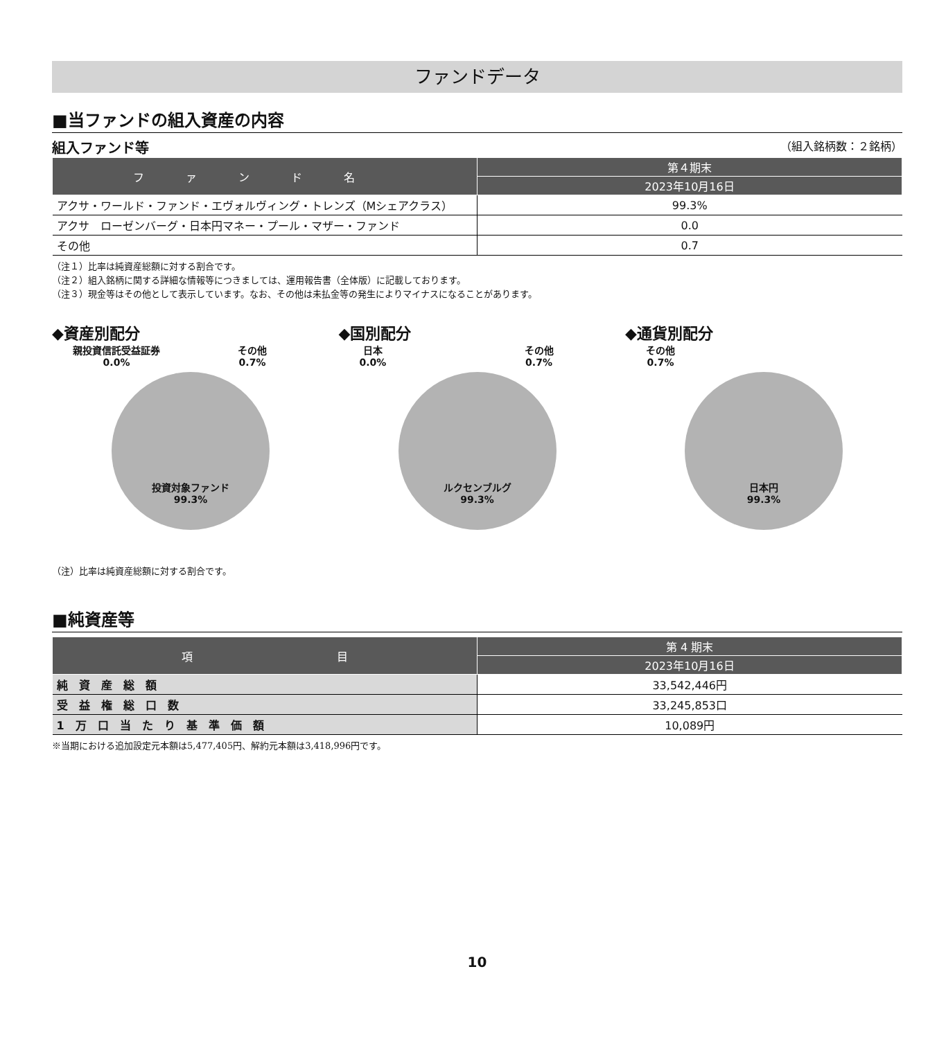ファンドデータ
■当ファンドの組入資産の内容
組入ファンド等 （組入銘柄数：２銘柄）
| ファンド名 | 第４期末 |
| --- | --- |
| | 2023年10月16日 |
| アクサ・ワールド・ファンド・エヴォルヴィング・トレンズ（Mシェアクラス） | 99.3% |
| アクサ ローゼンバーグ・日本円マネー・プール・マザー・ファンド | 0.0 |
| その他 | 0.7 |
（注１）比率は純資産総額に対する割合です。
（注２）組入銘柄に関する詳細な情報等につきましては、運用報告書（全体版）に記載しております。
（注３）現金等はその他として表示しています。なお、その他は未払金等の発生によりマイナスになることがあります。
◆資産別配分
親投資信託受益証券
0.0% その他
0.7%
投資対象ファンド
99.3%
◆国別配分
日本
0.0% その他
0.7%
ルクセンブルグ
99.3%
◆通貨別配分
その他
0.7%
日本円
99.3%
（注）比率は純資産総額に対する割合です。
■純資産等
| 項 目 | 第 4 期末 |
| --- | --- |
| | 2023年10月16日 |
| 純 資 産 総 額 | 33,542,446円 |
| 受 益 権 総 口 数 | 33,245,853口 |
| 1 万 口 当 た り 基 準 価 額 | 10,089円 |
※当期における追加設定元本額は5,477,405円、解約元本額は3,418,996円です。
10